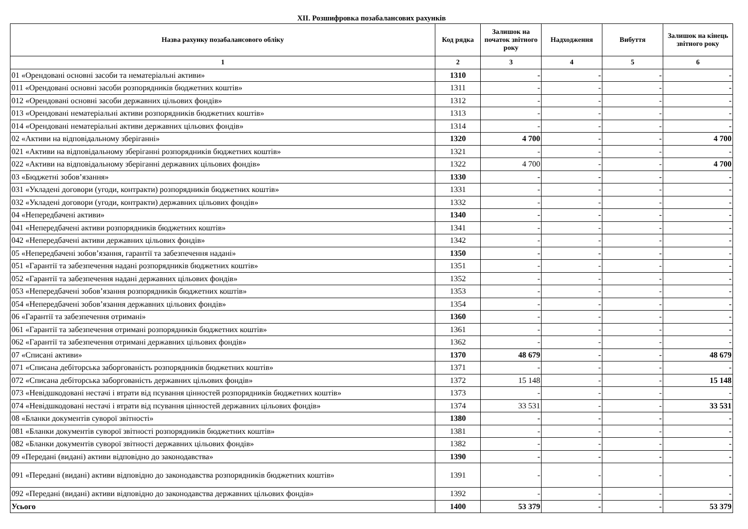XII. Розшифровка позабалансових рахунків
| Назва рахунку позабалансового обліку | Код рядка | Залишок на початок звітного року | Надходження | Вибуття | Залишок на кінець звітного року |
| --- | --- | --- | --- | --- | --- |
| 1 | 2 | 3 | 4 | 5 | 6 |
| 01 «Орендовані основні засоби та нематеріальні активи» | 1310 | - | - | - | - |
| 011 «Орендовані основні засоби розпорядників бюджетних коштів» | 1311 | - | - | - | - |
| 012 «Орендовані основні засоби державних цільових фондів» | 1312 | - | - | - | - |
| 013 «Орендовані нематеріальні активи розпорядників бюджетних коштів» | 1313 | - | - | - | - |
| 014 «Орендовані нематеріальні активи державних цільових фондів» | 1314 | - | - | - | - |
| 02 «Активи на відповідальному зберіганні» | 1320 | 4 700 | - | - | 4 700 |
| 021 «Активи на відповідальному зберіганні розпорядників бюджетних коштів» | 1321 | - | - | - | - |
| 022 «Активи на відповідальному зберіганні державних цільових фондів» | 1322 | 4 700 | - | - | 4 700 |
| 03 «Бюджетні зобов’язання» | 1330 | - | - | - | - |
| 031 «Укладені договори (угоди, контракти) розпорядників бюджетних коштів» | 1331 | - | - | - | - |
| 032 «Укладені договори (угоди, контракти) державних цільових фондів» | 1332 | - | - | - | - |
| 04 «Непередбачені активи» | 1340 | - | - | - | - |
| 041 «Непередбачені активи розпорядників бюджетних коштів» | 1341 | - | - | - | - |
| 042 «Непередбачені активи державних цільових фондів» | 1342 | - | - | - | - |
| 05 «Непередбачені зобов’язання, гарантії та забезпечення надані» | 1350 | - | - | - | - |
| 051 «Гарантії та забезпечення надані розпорядників бюджетних коштів» | 1351 | - | - | - | - |
| 052 «Гарантії та забезпечення надані державних цільових фондів» | 1352 | - | - | - | - |
| 053 «Непередбачені зобов’язання розпорядників бюджетних коштів» | 1353 | - | - | - | - |
| 054 «Непередбачені зобов’язання державних цільових фондів» | 1354 | - | - | - | - |
| 06 «Гарантії та забезпечення отримані» | 1360 | - | - | - | - |
| 061 «Гарантії та забезпечення отримані розпорядників бюджетних коштів» | 1361 | - | - | - | - |
| 062 «Гарантії та забезпечення отримані державних цільових фондів» | 1362 | - | - | - | - |
| 07 «Списані активи» | 1370 | 48 679 | - | - | 48 679 |
| 071 «Списана дебіторська заборгованість розпорядників бюджетних коштів» | 1371 | - | - | - | - |
| 072 «Списана дебіторська заборгованість державних цільових фондів» | 1372 | 15 148 | - | - | 15 148 |
| 073 «Невідшкодовані нестачі і втрати від псування цінностей розпорядників бюджетних коштів» | 1373 | - | - | - | - |
| 074 «Невідшкодовані нестачі і втрати від псування цінностей державних цільових фондів» | 1374 | 33 531 | - | - | 33 531 |
| 08 «Бланки документів суворої звітності» | 1380 | - | - | - | - |
| 081 «Бланки документів суворої звітності розпорядників бюджетних коштів» | 1381 | - | - | - | - |
| 082 «Бланки документів суворої звітності державних цільових фондів» | 1382 | - | - | - | - |
| 09 «Передані (видані) активи відповідно до законодавства» | 1390 | - | - | - | - |
| 091 «Передані (видані) активи відповідно до законодавства розпорядників бюджетних коштів» | 1391 | - | - | - | - |
| 092 «Передані (видані) активи відповідно до законодавства державних цільових фондів» | 1392 | - | - | - | - |
| Усього | 1400 | 53 379 | - | - | 53 379 |